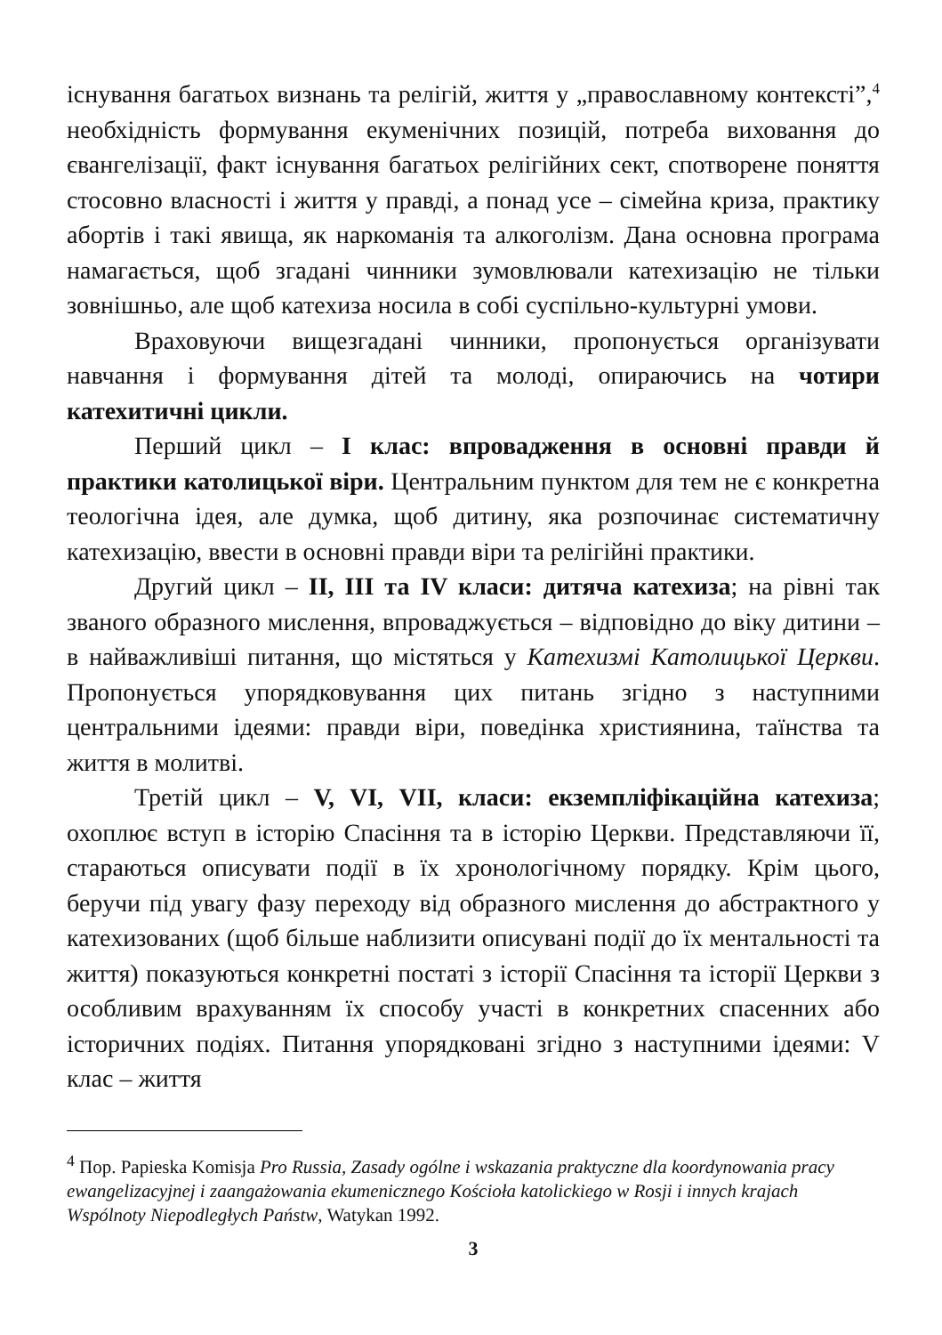існування багатьох визнань та релігій, життя у „православному контексті”,<sup>4</sup> необхідність формування екуменічних позицій, потреба виховання до євангелізації, факт існування багатьох релігійних сект, спотворене поняття стосовно власності і життя у правді, а понад усе – сімейна криза, практику абортів і такі явища, як наркоманія та алкоголізм. Дана основна програма намагається, щоб згадані чинники зумовлювали катехизацію не тільки зовнішньо, але щоб катехиза носила в собі суспільно-культурні умови.
Враховуючи вищезгадані чинники, пропонується організувати навчання і формування дітей та молоді, опираючись на чотири катехитичні цикли.
Перший цикл – І клас: впровадження в основні правди й практики католицької віри. Центральним пунктом для тем не є конкретна теологічна ідея, але думка, щоб дитину, яка розпочинає систематичну катехизацію, ввести в основні правди віри та релігійні практики.
Другий цикл – ІІ, ІІІ та ІV класи: дитяча катехиза; на рівні так званого образного мислення, впроваджується – відповідно до віку дитини – в найважливіші питання, що містяться у Катехизмі Католицької Церкви. Пропонується упорядковування цих питань згідно з наступними центральними ідеями: правди віри, поведінка християнина, таїнства та життя в молитві.
Третій цикл – V, VІ, VІІ, класи: екземпліфікаційна катехиза; охоплює вступ в історію Спасіння та в історію Церкви. Представляючи її, стараються описувати події в їх хронологічному порядку. Крім цього, беручи під увагу фазу переходу від образного мислення до абстрактного у катехизованих (щоб більше наблизити описувані події до їх ментальності та життя) показуються конкретні постаті з історії Спасіння та історії Церкви з особливим врахуванням їх способу участі в конкретних спасенних або історичних подіях. Питання упорядковані згідно з наступними ідеями: V клас – життя
<sup>4</sup> Пор. Papieska Komisja Pro Russia, Zasady ogólne i wskazania praktyczne dla koordynowania pracy ewangelizacyjnej i zaangażowania ekumenicznego Kościoła katolickiego w Rosji i innych krajach Wspólnoty Niepodległych Państw, Watykan 1992.
3